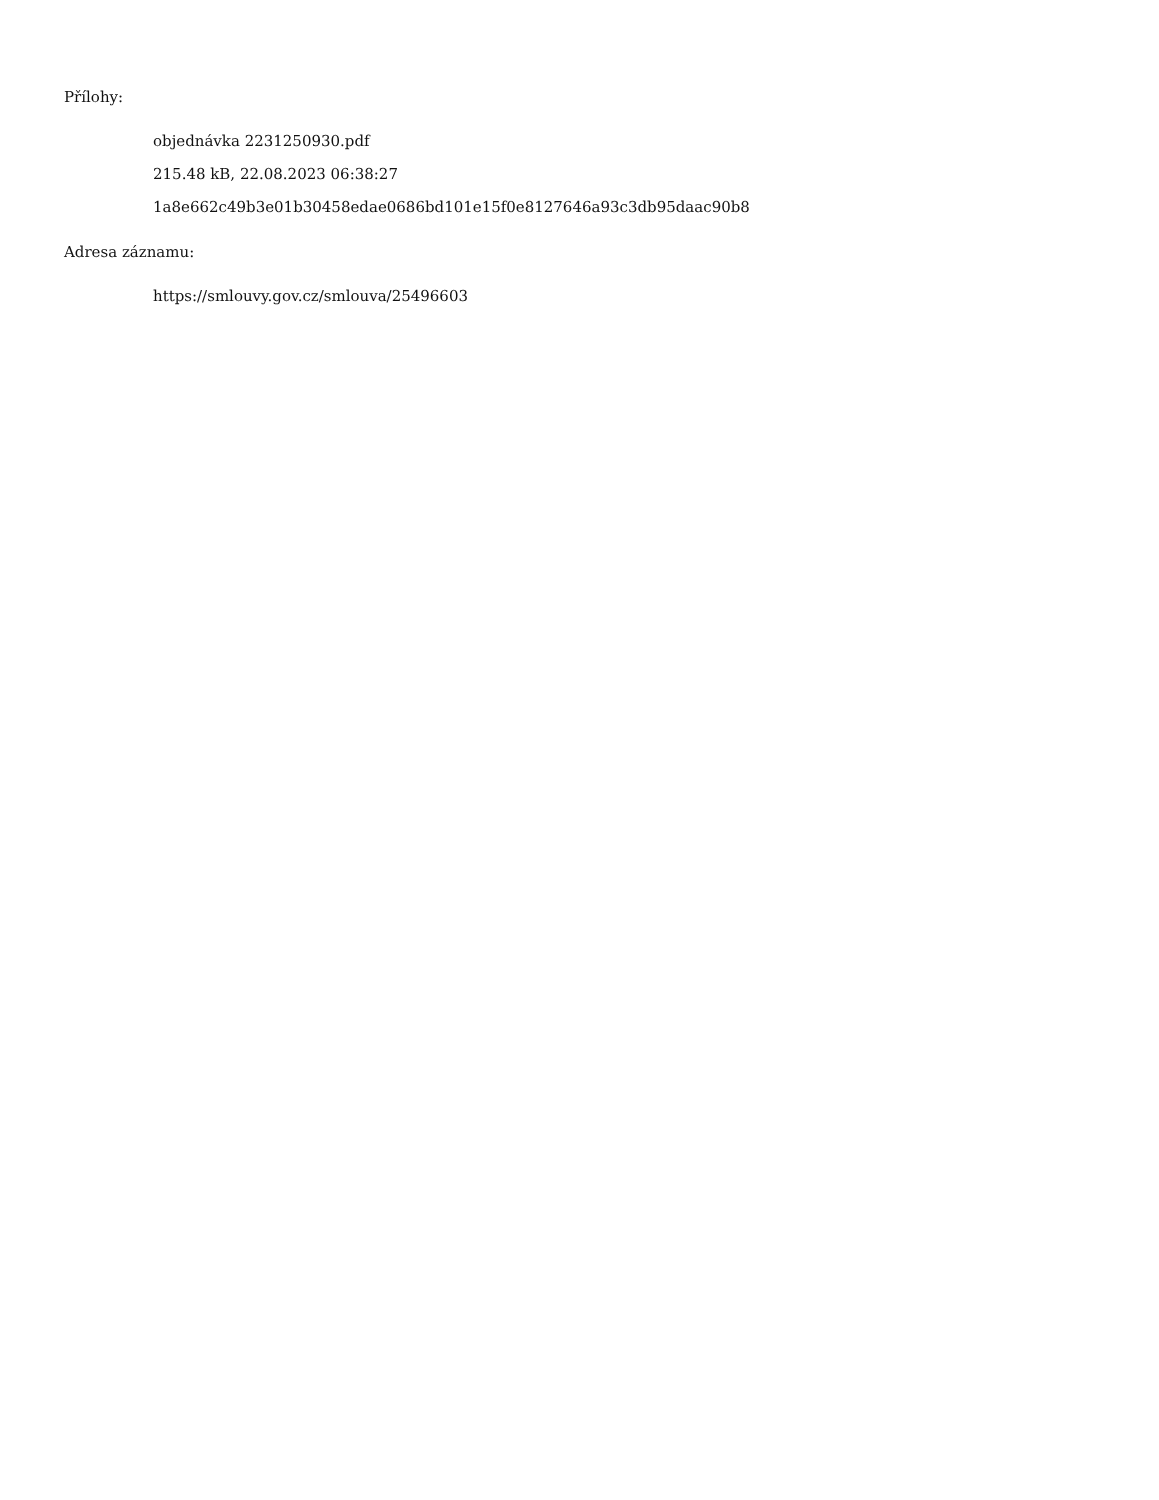Přílohy:
objednávka 2231250930.pdf
215.48 kB, 22.08.2023 06:38:27
1a8e662c49b3e01b30458edae0686bd101e15f0e8127646a93c3db95daac90b8
Adresa záznamu:
https://smlouvy.gov.cz/smlouva/25496603